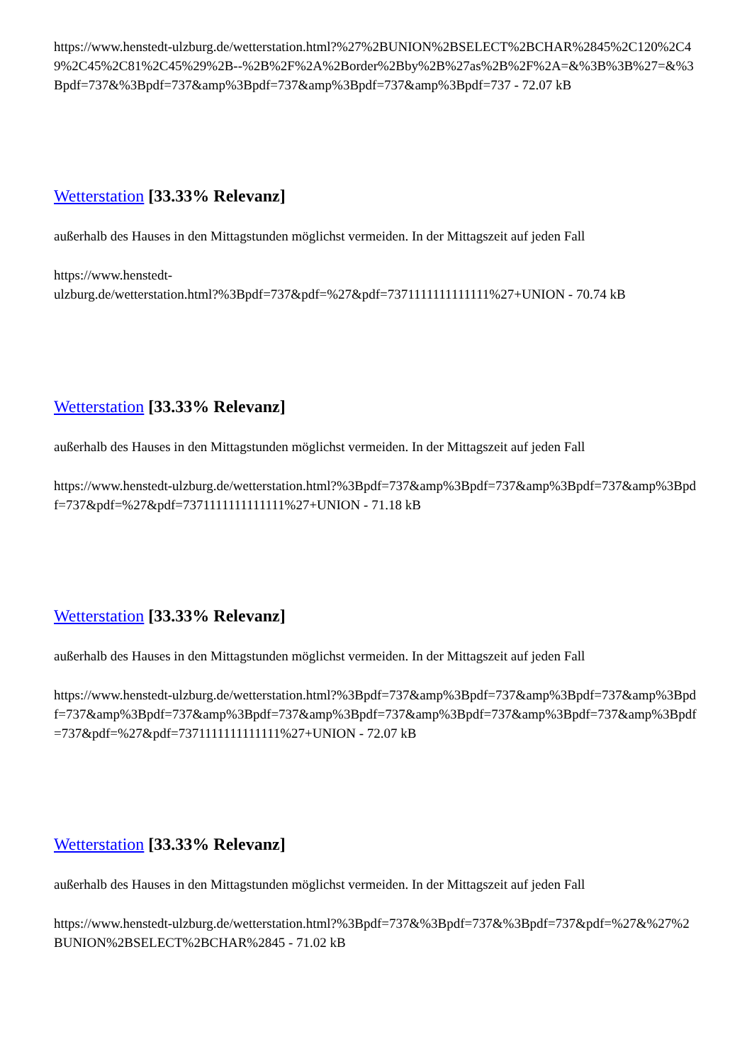https://www.henstedt-ulzburg.de/wetterstation.html?%27%2BUNION%2BSELECT%2BCHAR%2845%2C120%2C49%2C45%2C81%2C45%29%2B--%2B%2F%2A%2Border%2Bby%2B%27as%2B%2F%2A=&%3B%3B%27=&%3Bpdf=737&%3Bpdf=737&amp%3Bpdf=737&amp%3Bpdf=737&amp%3Bpdf=737 - 72.07 kB
Wetterstation [33.33% Relevanz]
außerhalb des Hauses in den Mittagstunden möglichst vermeiden. In der Mittagszeit auf jeden Fall
https://www.henstedt-
ulzburg.de/wetterstation.html?%3Bpdf=737&pdf=%27&pdf=7371111111111111%27+UNION - 70.74 kB
Wetterstation [33.33% Relevanz]
außerhalb des Hauses in den Mittagstunden möglichst vermeiden. In der Mittagszeit auf jeden Fall
https://www.henstedt-ulzburg.de/wetterstation.html?%3Bpdf=737&amp%3Bpdf=737&amp%3Bpdf=737&amp%3Bpdf=737&pdf=%27&pdf=7371111111111111%27+UNION - 71.18 kB
Wetterstation [33.33% Relevanz]
außerhalb des Hauses in den Mittagstunden möglichst vermeiden. In der Mittagszeit auf jeden Fall
https://www.henstedt-ulzburg.de/wetterstation.html?%3Bpdf=737&amp%3Bpdf=737&amp%3Bpdf=737&amp%3Bpdf=737&amp%3Bpdf=737&amp%3Bpdf=737&amp%3Bpdf=737&amp%3Bpdf=737&amp%3Bpdf=737&amp%3Bpdf=737&pdf=%27&pdf=7371111111111111%27+UNION - 72.07 kB
Wetterstation [33.33% Relevanz]
außerhalb des Hauses in den Mittagstunden möglichst vermeiden. In der Mittagszeit auf jeden Fall
https://www.henstedt-ulzburg.de/wetterstation.html?%3Bpdf=737&%3Bpdf=737&%3Bpdf=737&pdf=%27&%27%2BUNION%2BSELECT%2BCHAR%2845 - 71.02 kB